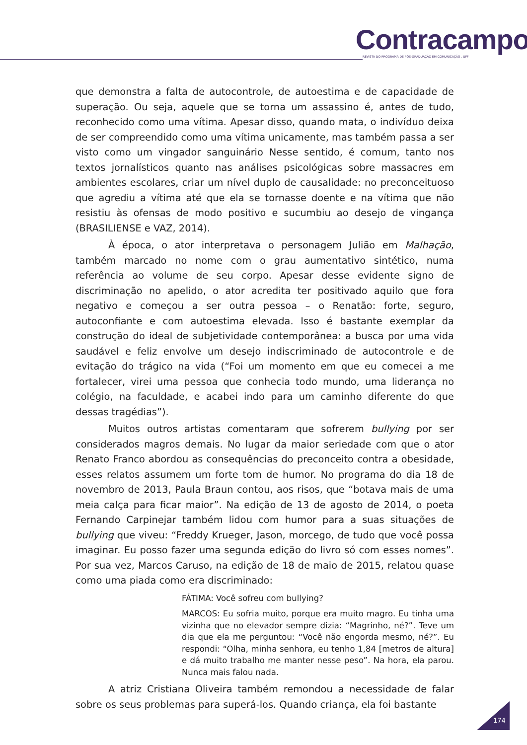Contracampo
REVISTA DO PROGRAMA DE PÓS-GRADUAÇÃO EM COMUNICAÇÃO . UFF
que demonstra a falta de autocontrole, de autoestima e de capacidade de superação. Ou seja, aquele que se torna um assassino é, antes de tudo, reconhecido como uma vítima. Apesar disso, quando mata, o indivíduo deixa de ser compreendido como uma vítima unicamente, mas também passa a ser visto como um vingador sanguinário Nesse sentido, é comum, tanto nos textos jornalísticos quanto nas análises psicológicas sobre massacres em ambientes escolares, criar um nível duplo de causalidade: no preconceituoso que agrediu a vítima até que ela se tornasse doente e na vítima que não resistiu às ofensas de modo positivo e sucumbiu ao desejo de vingança (BRASILIENSE e VAZ, 2014).
À época, o ator interpretava o personagem Julião em Malhação, também marcado no nome com o grau aumentativo sintético, numa referência ao volume de seu corpo. Apesar desse evidente signo de discriminação no apelido, o ator acredita ter positivado aquilo que fora negativo e começou a ser outra pessoa – o Renatão: forte, seguro, autoconfiante e com autoestima elevada. Isso é bastante exemplar da construção do ideal de subjetividade contemporânea: a busca por uma vida saudável e feliz envolve um desejo indiscriminado de autocontrole e de evitação do trágico na vida (“Foi um momento em que eu comecei a me fortalecer, virei uma pessoa que conhecia todo mundo, uma liderança no colégio, na faculdade, e acabei indo para um caminho diferente do que dessas tragédias”).
Muitos outros artistas comentaram que sofrerem bullying por ser considerados magros demais. No lugar da maior seriedade com que o ator Renato Franco abordou as consequências do preconceito contra a obesidade, esses relatos assumem um forte tom de humor. No programa do dia 18 de novembro de 2013, Paula Braun contou, aos risos, que “botava mais de uma meia calça para ficar maior”. Na edição de 13 de agosto de 2014, o poeta Fernando Carpinejar também lidou com humor para a suas situações de bullying que viveu: “Freddy Krueger, Jason, morcego, de tudo que você possa imaginar. Eu posso fazer uma segunda edição do livro só com esses nomes”. Por sua vez, Marcos Caruso, na edição de 18 de maio de 2015, relatou quase como uma piada como era discriminado:
FÁTIMA: Você sofreu com bullying?
MARCOS: Eu sofria muito, porque era muito magro. Eu tinha uma vizinha que no elevador sempre dizia: “Magrinho, né?”. Teve um dia que ela me perguntou: “Você não engorda mesmo, né?”. Eu respondi: “Olha, minha senhora, eu tenho 1,84 [metros de altura] e dá muito trabalho me manter nesse peso”. Na hora, ela parou. Nunca mais falou nada.
A atriz Cristiana Oliveira também remondou a necessidade de falar sobre os seus problemas para superá-los. Quando criança, ela foi bastante
174